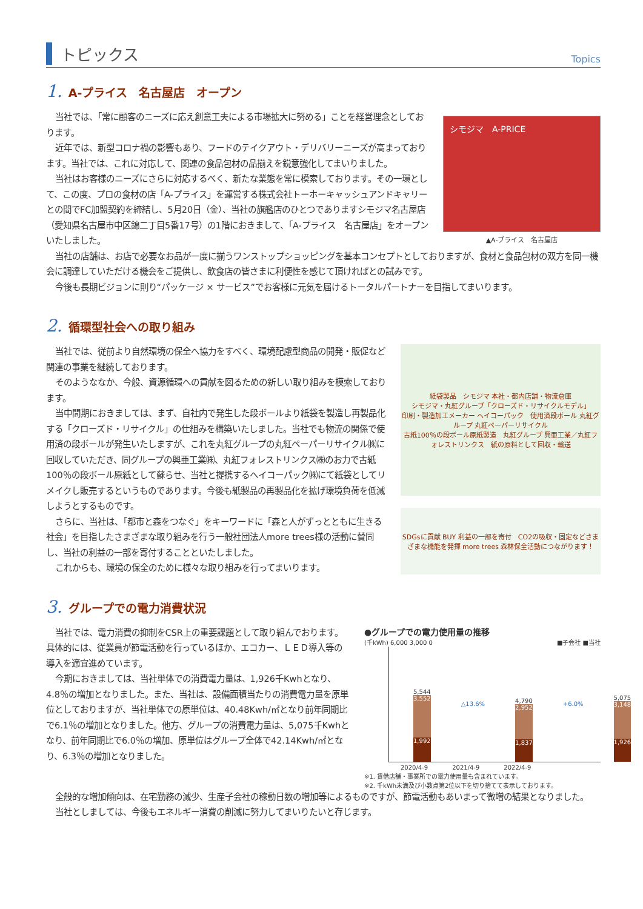トピックス
Topics
1. A-プライス　名古屋店　オープン
当社では、「常に顧客のニーズに応え創意工夫による市場拡大に努める」ことを経営理念としております。
近年では、新型コロナ禍の影響もあり、フードのテイクアウト・デリバリーニーズが高まっております。当社では、これに対応して、関連の食品包材の品揃えを鋭意強化してまいりました。
当社はお客様のニーズにさらに対応するべく、新たな業態を常に模索しております。その一環として、この度、プロの食材の店「A-プライス」を運営する株式会社トーホーキャッシュアンドキャリーとの間でFC加盟契約を締結し、5月20日（金）、当社の旗艦店のひとつでありますシモジマ名古屋店（愛知県名古屋市中区錦二丁目5番17号）の1階におきまして、「A-プライス　名古屋店」をオープンいたしました。
シモジマ　A-PRICE
▲A-プライス　名古屋店
当社の店舗は、お店で必要なお品が一度に揃うワンストップショッピングを基本コンセプトとしておりますが、食材と食品包材の双方を同一機会に調達していただける機会をご提供し、飲食店の皆さまに利便性を感じて頂ければとの試みです。
今後も長期ビジョンに則り“パッケージ × サービス”でお客様に元気を届けるトータルパートナーを目指してまいります。
2. 循環型社会への取り組み
当社では、従前より自然環境の保全へ協力をすべく、環境配慮型商品の開発・販促など関連の事業を継続しております。
そのようななか、今般、資源循環への貢献を図るための新しい取り組みを模索しております。
当中間期におきましては、まず、自社内で発生した段ボールより紙袋を製造し再製品化する「クローズド・リサイクル」の仕組みを構築いたしました。当社でも物流の関係で使用済の段ボールが発生いたしますが、これを丸紅グループの丸紅ペーパーリサイクル㈱に回収していただき、同グループの興亜工業㈱、丸紅フォレストリンクス㈱のお力で古紙100％の段ボール原紙として蘇らせ、当社と提携するヘイコーパック㈱にて紙袋としてリメイクし販売するというものであります。今後も紙製品の再製品化を拡げ環境負荷を低減しようとするものです。
さらに、当社は、「都市と森をつなぐ」をキーワードに「森と人がずっとともに生きる社会」を目指したさまざまな取り組みを行う一般社団法人more trees様の活動に賛同し、当社の利益の一部を寄付することといたしました。
これからも、環境の保全のために様々な取り組みを行ってまいります。
紙袋製品　シモジマ 本社・都内店舗・物流倉庫
シモジマ・丸紅グループ「クローズド・リサイクルモデル」
印刷・製造加工メーカー ヘイコーパック　使用済段ボール 丸紅グループ 丸紅ペーパーリサイクル
古紙100％の段ボール原紙製造　丸紅グループ 興亜工業／丸紅フォレストリンクス　紙の原料として回収・輸送
SDGsに貢献 BUY 利益の一部を寄付　CO2の吸収・固定などさまざまな機能を発揮 more trees 森林保全活動につながります！
3. グループでの電力消費状況
当社では、電力消費の抑制をCSR上の重要課題として取り組んでおります。具体的には、従業員が節電活動を行っているほか、エコカー、ＬＥＤ導入等の導入を適宜進めています。
今期におきましては、当社単体での消費電力量は、1,926千Kwhとなり、4.8％の増加となりました。また、当社は、設備面積当たりの消費電力量を原単位としておりますが、当社単体での原単位は、40.48Kwh/㎡となり前年同期比で6.1％の増加となりました。他方、グループの消費電力量は、5,075千Kwhとなり、前年同期比で6.0％の増加、原単位はグループ全体で42.14Kwh/㎡となり、6.3％の増加となりました。
●グループでの電力使用量の推移
(千kWh) 6,000 3,000 0　■子会社 ■当社
5,544
3,552
1,992
△13.6%
4,790
2,952
1,837
+6.0%
5,075
3,148
1,926
2020/4-9　　　　2021/4-9　　　　2022/4-9
※1. 賃借店舗・事業所での電力使用量も含まれています。
※2. 千kWh未満及び小数点第2位以下を切り捨てて表示しております。
全般的な増加傾向は、在宅勤務の減少、生産子会社の稼動日数の増加等によるものですが、節電活動もあいまって微増の結果となりました。
当社としましては、今後もエネルギー消費の削減に努力してまいりたいと存じます。